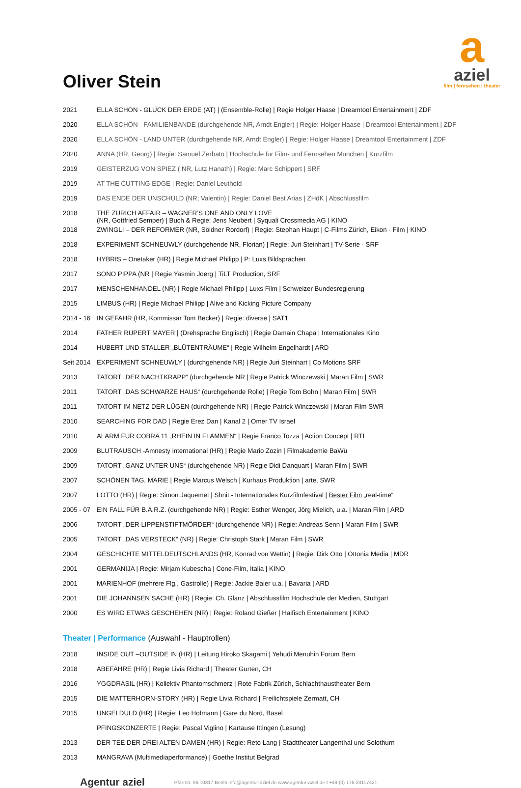a
aziel
film | fernsehen | theater
Oliver Stein
| 2021 | ELLA SCHÖN - GLÜCK DER ERDE (AT) / (Ensemble-Rolle) / Regie Holger Haase / Dreamtool Entertainment / ZDF |
| 2020 | ELLA SCHÖN - FAMILIENBANDE (durchgehende NR, Arndt Engler) / Regie: Holger Haase / Dreamtool Entertainment / ZDF |
| 2020 | ELLA SCHÖN - LAND UNTER (durchgehende NR, Arndt Engler) / Regie: Holger Haase / Dreamtool Entertainment / ZDF |
| 2020 | ANNA (HR, Georg) / Regie: Samuel Zerbato / Hochschule für Film- und Fernsehen München / Kurzfilm |
| 2019 | GEISTERZUG VON SPIEZ ( NR, Lutz Hanath) / Regie: Marc Schippert / SRF |
| 2019 | AT THE CUTTING EDGE / Regie: Daniel Leuthold |
| 2019 | DAS ENDE DER UNSCHULD (NR; Valentin) / Regie: Daniel Best Arias / ZHdK / Abschlussfilm |
| 2018 | THE ZURICH AFFAIR – WAGNER’S ONE AND ONLY LOVE (NR, Gottfried Semper) / Buch & Regie: Jens Neubert / Syquali Crossmedia AG / KINO |
| 2018 | ZWINGLI – DER REFORMER (NR, Söldner Rordorf) / Regie: Stephan Haupt / C-Films Zürich, Eikon - Film / KINO |
| 2018 | EXPERIMENT SCHNEUWLY (durchgehende NR, Florian) / Regie: Juri Steinhart / TV-Serie - SRF |
| 2018 | HYBRIS – Onetaker (HR) / Regie Michael Philipp / P: Luxs Bildsprachen |
| 2017 | SONO PIPPA (NR / Regie Yasmin Joerg / TiLT Production, SRF |
| 2017 | MENSCHENHANDEL (NR) / Regie Michael Philipp / Luxs Film / Schweizer Bundesregierung |
| 2015 | LIMBUS (HR) / Regie Michael Philipp / Alive and Kicking Picture Company |
| 2014 - 16 | IN GEFAHR (HR, Kommissar Tom Becker) / Regie: diverse / SAT1 |
| 2014 | FATHER RUPERT MAYER / (Drehsprache Englisch) / Regie Damain Chapa / Internationales Kino |
| 2014 | HUBERT UND STALLER „BLÜTENTRÄUME“ / Regie Wilhelm Engelhardt / ARD |
| Seit 2014 | EXPERIMENT SCHNEUWLY / (durchgehende NR) / Regie Juri Steinhart / Co Motions SRF |
| 2013 | TATORT „DER NACHTKRAPP“ (durchgehende NR / Regie Patrick Winczewski / Maran Film / SWR |
| 2011 | TATORT „DAS SCHWARZE HAUS“ (durchgehende Rolle) / Regie Tom Bohn / Maran Film / SWR |
| 2011 | TATORT IM NETZ DER LÜGEN (durchgehende NR) / Regie Patrick Winczewski / Maran Film SWR |
| 2010 | SEARCHING FOR DAD / Regie Erez Dan / Kanal 2 / Omer TV Israel |
| 2010 | ALARM FÜR COBRA 11 „RHEIN IN FLAMMEN“ / Regie Franco Tozza / Action Concept / RTL |
| 2009 | BLUTRAUSCH -Amnesty international (HR) / Regie Mario Zozin / Filmakademie BaWü |
| 2009 | TATORT „GANZ UNTER UNS“ (durchgehende NR) / Regie Didi Danquart / Maran Film / SWR |
| 2007 | SCHÖNEN TAG, MARIE / Regie Marcus Welsch / Kurhaus Produktion / arte, SWR |
| 2007 | LOTTO (HR) / Regie: Simon Jaquemet / Shnit - Internationales Kurzfilmfestival / Bester Film „real-time“ |
| 2005 - 07 | EIN FALL FÜR B.A.R.Z. (durchgehende NR) / Regie: Esther Wenger, Jörg Mielich, u.a. / Maran Film / ARD |
| 2006 | TATORT „DER LIPPENSTIFTMÖRDER“ (durchgehende NR) / Regie: Andreas Senn / Maran Film / SWR |
| 2005 | TATORT „DAS VERSTECK“ (NR) / Regie: Christoph Stark / Maran Film / SWR |
| 2004 | GESCHICHTE MITTELDEUTSCHLANDS (HR, Konrad von Wettin) / Regie: Dirk Otto / Ottonia Media / MDR |
| 2001 | GERMANIJA / Regie: Mirjam Kubescha / Cone-Film, Italia / KINO |
| 2001 | MARIENHOF (mehrere Flg., Gastrolle) / Regie: Jackie Baier u.a. / Bavaria / ARD |
| 2001 | DIE JOHANNSEN SACHE (HR) / Regie: Ch. Glanz / Abschlussfilm Hochschule der Medien, Stuttgart |
| 2000 | ES WIRD ETWAS GESCHEHEN (NR) / Regie: Roland Gießer / Haifisch Entertainment / KINO |
Theater | Performance (Auswahl - Hauptrollen)
| 2018 | INSIDE OUT –OUTSIDE IN (HR) / Leitung Hiroko Skagami / Yehudi Menuhin Forum Bern |
| 2018 | ABEFAHRE (HR) / Regie Livia Richard / Theater Gurten, CH |
| 2016 | YGGDRASIL (HR) / Kollektiv Phantomschmerz / Rote Fabrik Zürich, Schlachthaustheater Bern |
| 2015 | DIE MATTERHORN-STORY (HR) / Regie Livia Richard / Freilichtspiele Zermatt, CH |
| 2015 | UNGELDULD (HR) / Regie: Leo Hofmann / Gare du Nord, Basel |
| | PFINGSKONZERTE / Regie: Pascal Viglino / Kartause Ittingen (Lesung) |
| 2013 | DER TEE DER DREI ALTEN DAMEN (HR) / Regie: Reto Lang / Stadttheater Langenthal und Solothurn |
| 2013 | MANGRAVA (Multimediaperformance) / Goethe Institut Belgrad |
Agentur aziel Pfarrstr. 96 10317 Berlin info@agentur-aziel.de www.agentur-aziel.de t +49 (0) 176.23117421